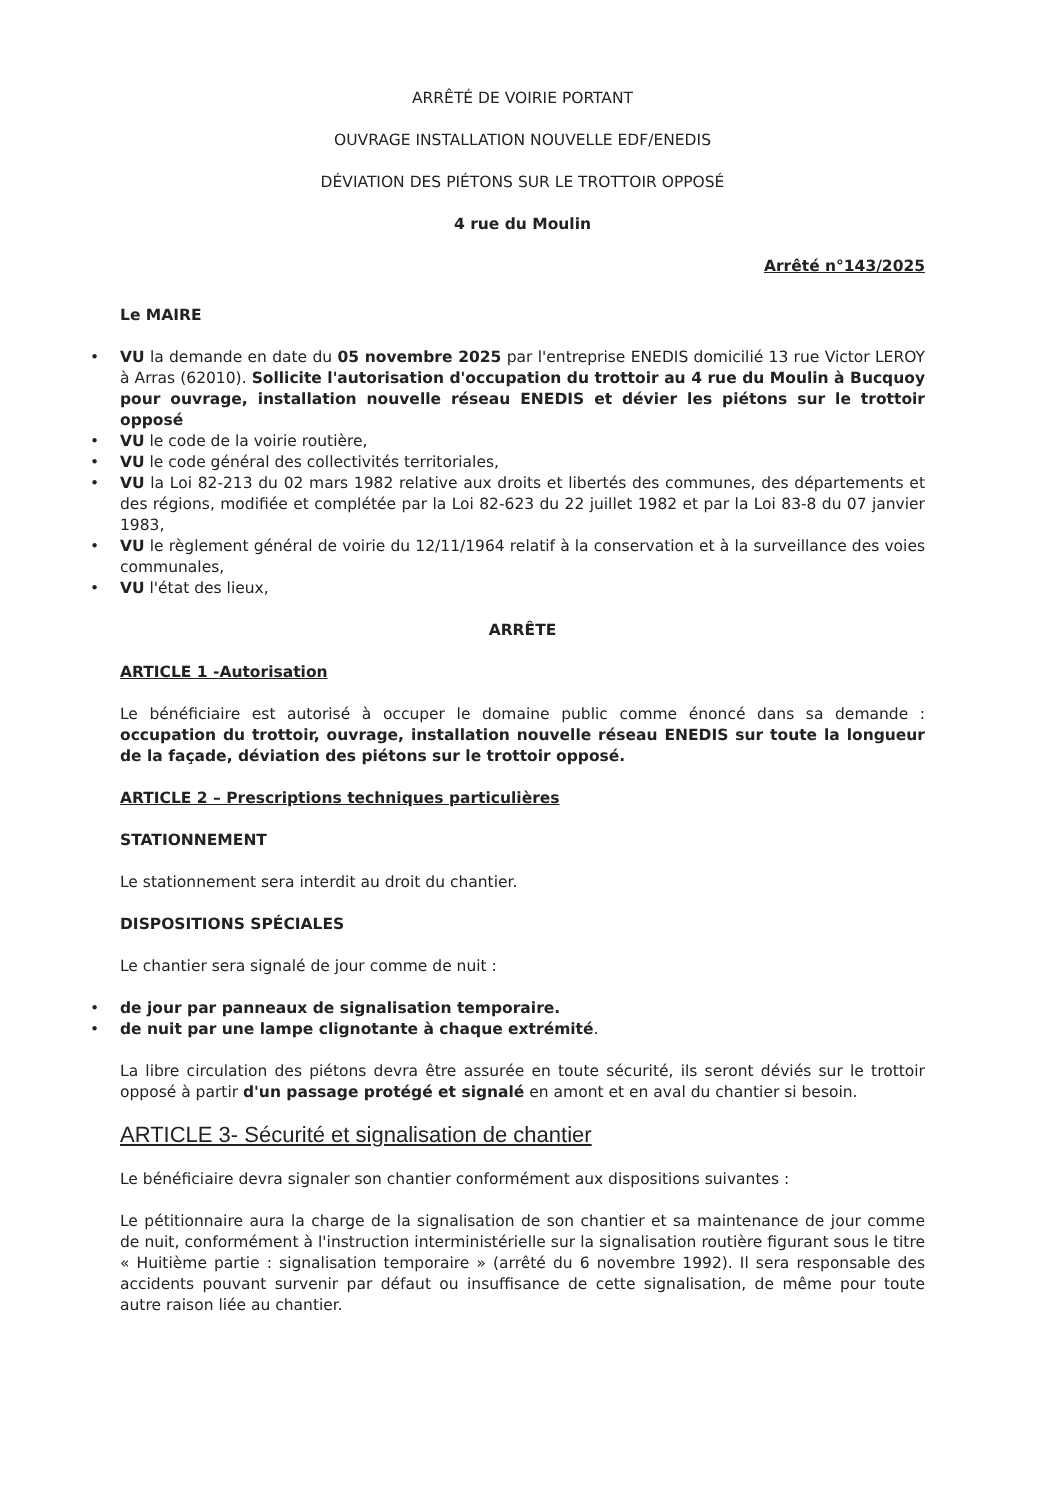ARRÊTÉ DE VOIRIE PORTANT
OUVRAGE INSTALLATION NOUVELLE EDF/ENEDIS
DÉVIATION DES PIÉTONS SUR LE TROTTOIR OPPOSÉ
4 rue du Moulin
Arrêté n°143/2025
Le MAIRE
• VU la demande en date du 05 novembre 2025 par l'entreprise ENEDIS domicilié 13 rue Victor LEROY à Arras (62010). Sollicite l'autorisation d'occupation du trottoir au 4 rue du Moulin à Bucquoy pour ouvrage, installation nouvelle réseau ENEDIS et dévier les piétons sur le trottoir opposé
• VU le code de la voirie routière,
• VU le code général des collectivités territoriales,
• VU la Loi 82-213 du 02 mars 1982 relative aux droits et libertés des communes, des départements et des régions, modifiée et complétée par la Loi 82-623 du 22 juillet 1982 et par la Loi 83-8 du 07 janvier 1983,
• VU le règlement général de voirie du 12/11/1964 relatif à la conservation et à la surveillance des voies communales,
• VU l'état des lieux,
ARRÊTE
ARTICLE 1 -Autorisation
Le bénéficiaire est autorisé à occuper le domaine public comme énoncé dans sa demande : occupation du trottoir, ouvrage, installation nouvelle réseau ENEDIS sur toute la longueur de la façade, déviation des piétons sur le trottoir opposé.
ARTICLE 2 – Prescriptions techniques particulières
STATIONNEMENT
Le stationnement sera interdit au droit du chantier.
DISPOSITIONS SPÉCIALES
Le chantier sera signalé de jour comme de nuit :
• de jour par panneaux de signalisation temporaire.
• de nuit par une lampe clignotante à chaque extrémité.
La libre circulation des piétons devra être assurée en toute sécurité, ils seront déviés sur le trottoir opposé à partir d'un passage protégé et signalé en amont et en aval du chantier si besoin.
ARTICLE 3- Sécurité et signalisation de chantier
Le bénéficiaire devra signaler son chantier conformément aux dispositions suivantes :
Le pétitionnaire aura la charge de la signalisation de son chantier et sa maintenance de jour comme de nuit, conformément à l'instruction interministérielle sur la signalisation routière figurant sous le titre « Huitième partie : signalisation temporaire » (arrêté du 6 novembre 1992). Il sera responsable des accidents pouvant survenir par défaut ou insuffisance de cette signalisation, de même pour toute autre raison liée au chantier.